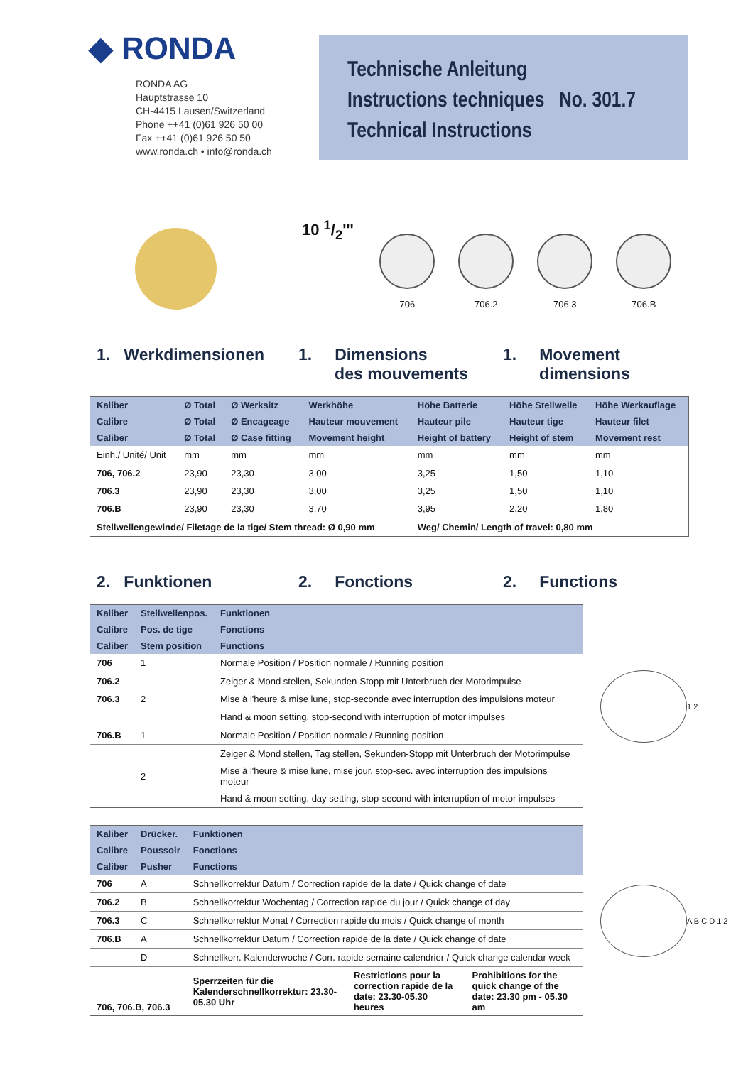◆ RONDA
RONDA AG
Hauptstrasse 10
CH-4415 Lausen/Switzerland
Phone ++41 (0)61 926 50 00
Fax ++41 (0)61 926 50 50
www.ronda.ch • info@ronda.ch
Technische Anleitung
Instructions techniques No. 301.7
Technical Instructions
10 1/2'''
706
706.2
706.3
706.B
1. Werkdimensionen 1. Dimensions
des mouvements 1. Movement
dimensions
| Kaliber | Ø Total | Ø Werksitz | Werkhöhe | Höhe Batterie | Höhe Stellwelle | Höhe Werkauflage |
| --- | --- | --- | --- | --- | --- | --- |
| Calibre | Ø Total | Ø Encageage | Hauteur mouvement | Hauteur pile | Hauteur tige | Hauteur filet |
| Caliber | Ø Total | Ø Case fitting | Movement height | Height of battery | Height of stem | Movement rest |
| Einh./ Unité/ Unit | mm | mm | mm | mm | mm | mm |
| 706, 706.2 | 23,90 | 23,30 | 3,00 | 3,25 | 1,50 | 1,10 |
| 706.3 | 23,90 | 23,30 | 3,00 | 3,25 | 1,50 | 1,10 |
| 706.B | 23,90 | 23,30 | 3,70 | 3,95 | 2,20 | 1,80 |
| Stellwellengewinde/ Filetage de la tige/ Stem thread: Ø 0,90 mm | | | | Weg/ Chemin/ Length of travel: 0,80 mm | | |
2. Funktionen 2. Fonctions 2. Functions
| Kaliber | Stellwellenpos. | Funktionen |
| --- | --- | --- |
| Calibre | Pos. de tige | Fonctions |
| Caliber | Stem position | Functions |
| 706 | 1 | Normale Position / Position normale / Running position |
| 706.2 | | Zeiger & Mond stellen, Sekunden-Stopp mit Unterbruch der Motorimpulse |
| 706.3 | 2 | Mise à l'heure & mise lune, stop-seconde avec interruption des impulsions moteur |
| | | Hand & moon setting, stop-second with interruption of motor impulses |
| 706.B | 1 | Normale Position / Position normale / Running position |
| | | Zeiger & Mond stellen, Tag stellen, Sekunden-Stopp mit Unterbruch der Motorimpulse |
| | 2 | Mise à l'heure & mise lune, mise jour, stop-sec. avec interruption des impulsions moteur |
| | | Hand & moon setting, day setting, stop-second with interruption of motor impulses |
1 2
| Kaliber | Drücker. | Funktionen | | |
| --- | --- | --- | --- | --- |
| Calibre | Poussoir | Fonctions | | |
| Caliber | Pusher | Functions | | |
| 706 | A | Schnellkorrektur Datum / Correction rapide de la date / Quick change of date | | |
| 706.2 | B | Schnellkorrektur Wochentag / Correction rapide du jour / Quick change of day | | |
| 706.3 | C | Schnellkorrektur Monat / Correction rapide du mois / Quick change of month | | |
| 706.B | A | Schnellkorrektur Datum / Correction rapide de la date / Quick change of date | | |
| | D | Schnellkorr. Kalenderwoche / Corr. rapide semaine calendrier / Quick change calendar week | | |
| 706, 706.B, 706.3 | | Sperrzeiten für die Kalenderschnellkorrektur: 23.30-05.30 Uhr | Restrictions pour la correction rapide de la date: 23.30-05.30 heures | Prohibitions for the quick change of the date: 23.30 pm - 05.30 am |
A B C D 1 2